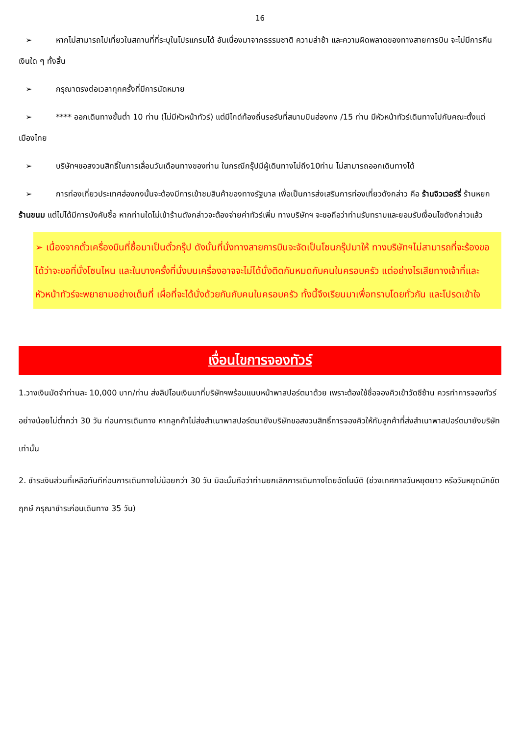16
➢ หากไม่สามารถไปเที่ยวในสถานที่ที่ระบุในโปรแกรมได้ อันเนื่องมาจากธรรมชาติ ความล่าช้า และความผิดพลาดของทางสายการบิน จะไม่มีการคืนเงินใด ๆ ทั้งสิ้น
➢ กรุณาตรงต่อเวลาทุกครั้งที่มีการนัดหมาย
➢ **** ออกเดินทางขั้นต่ำ 10 ท่าน (ไม่มีหัวหน้าทัวร์) แต่มีไกด์ท้องถิ่นรอรับที่สนามบินฮ่องกง /15 ท่าน มีหัวหน้าทัวร์เดินทางไปกับคณะตั้งแต่เมืองไทย
➢ บริษัทฯขอสงวนสิทธิ์ในการเลื่อนวันเดือนทางของท่าน ในกรณีกรุ๊ปมีผู้เดินทางไม่ถึง10ท่าน ไม่สามารถออกเดินทางได้
➢ การท่องเที่ยวประเทศฮ่องกงนั้นจะต้องมีการเข้าชมสินค้าของทางรัฐบาล เพื่อเป็นการส่งเสริมการท่องเที่ยวดังกล่าว คือ ร้านจิวเวอร์รี่ ร้านหยก ร้านขนม แต่ไม่ได้มีการบังคับซื้อ หากท่านใดไม่เข้าร้านดังกล่าวจะต้องจ่ายค่าทัวร์เพิ่ม ทางบริษัทฯ จะขอถือว่าท่านรับทราบและยอมรับเงื่อนไขดังกล่าวแล้ว
➢ เนื่องจากตั๋วเครื่องบินที่ซื้อมาเป็นตั๋วกรุ๊ป ดังนั้นที่นั่งทางสายการบินจะจัดเป็นโซนกรุ๊ปมาให้ ทางบริษัทฯไม่สามารถที่จะร้องขอได้ว่าจะขอที่นั่งโซนไหน และในบางครั้งที่นั่งบนเครื่องอาจจะไม่ได้นั่งติดกันหมดกับคนในครอบครัว แต่อย่างไรเสียทางเจ้าที่และหัวหน้าทัวร์จะพยายามอย่างเต็มที่ เผื่อที่จะได้นั่งด้วยกันกับคนในครอบครัว ทั้งนี้จึงเรียนมาเพื่อทราบโดยทั่วกัน และโปรดเข้าใจ
เงื่อนไขการจองทัวร์
1.วางเงินมัดจำท่านละ 10,000 บาท/ท่าน ส่งลิปโอนเงินมาที่บริษัทฯพร้อมแนบหน้าพาสปอร์ตมาด้วย เพราะต้องใช้ชื่อจองคิวเข้าวัดซีซ้าน ควรทำการจองทัวร์อย่างน้อยไม่ต่ำกว่า 30 วัน ก่อนการเดินทาง หากลูกค้าไม่ส่งสำเนาพาสปอร์ตมายังบริษัทขอสงวนสิทธิ์การจองคิวให้กับลูกค้าที่ส่งสำเนาพาสปอร์ตมายังบริษัทเท่านั้น
2. ชำระเงินส่วนที่เหลือทันทีก่อนการเดินทางไม่น้อยกว่า 30 วัน มิฉะนั้นถือว่าท่านยกเลิกการเดินทางโดยอัตโนมัติ (ช่วงเทศกาลวันหยุดยาว หรือวันหยุดนักขัตฤกษ์ กรุณาชำระก่อนเดินทาง 35 วัน)